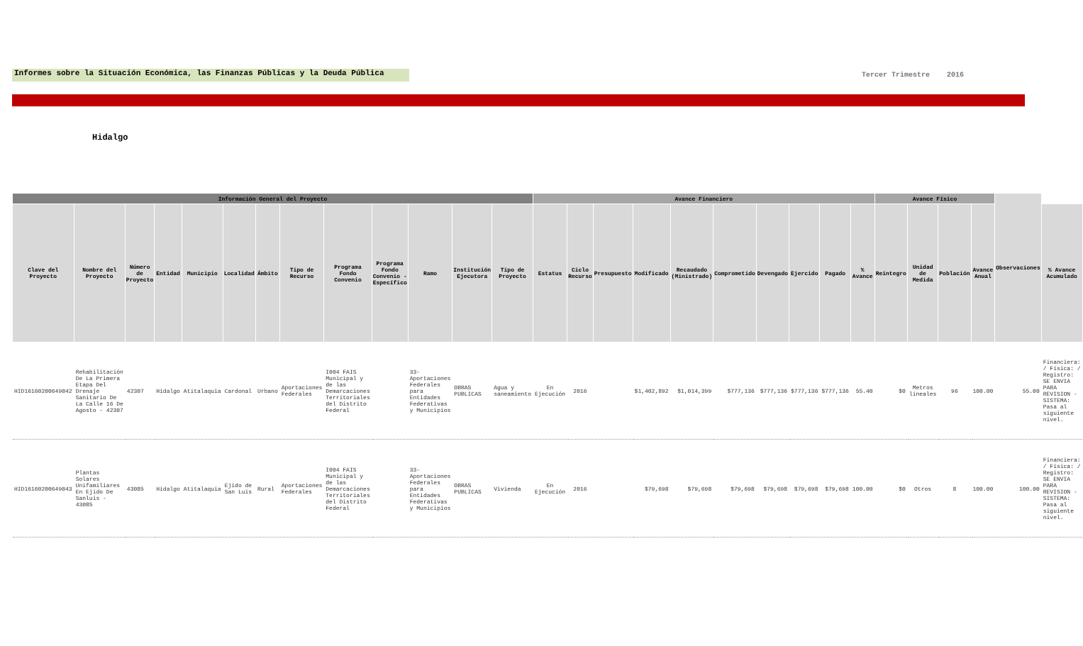Informes sobre la Situación Económica, las Finanzas Públicas y la Deuda Pública Tercer Trimestre 2016
Hidalgo
| Información General del Proyecto | | | | | | | | | | | | | Avance Financiero | | | | | | | | | | Avance Físico | | | | Observaciones | |
| --- | --- | --- | --- | --- | --- | --- | --- | --- | --- | --- | --- | --- | --- | --- | --- | --- | --- | --- | --- | --- | --- | --- | --- | --- | --- | --- | --- | --- |
| Clave del Proyecto | Nombre del Proyecto | Número de Proyecto | Entidad | Municipio | Localidad | Ámbito | Tipo de Recurso | Programa Fondo Convenio | Programa Fondo Convenio - Específico | Ramo | Institución Ejecutora | Tipo de Proyecto | Estatus | Ciclo Recurso | Presupuesto | Modificado | Recaudado (Ministrado) | Comprometido | Devengado | Ejercido | Pagado | % Avance | Reintegro | Unidad de Medida | Población | Avance Anual | | % Avance Acumulado |
| HID16160200649042 | Rehabilitación De La Primera Etapa Del Drenaje Sanitario De La Calle 16 De Agosto - 42307 | 42307 | Hidalgo | Atitalaquia | Cardonal | Urbano | Aportaciones Federales | I004 FAIS Municipal y de las Demarcaciones Territoriales del Distrito Federal | | 33-Aportaciones Federales para Entidades Federativas y Municipios | OBRAS PUBLICAS | Agua y saneamiento | En Ejecución | 2016 | | $1,402,892 | $1,014,399 | $777,136 | $777,136 | $777,136 | $777,136 | 55.40 | $0 | Metros lineales | 96 | 100.00 | 55.00 | Financiera: / Física: / Registro: SE ENVIA PARA REVISION - SISTEMA: Pasa al siguiente nivel. |
| HID16160200649043 | Plantas Solares Unifamiliares En Ejido De Sanluis - 43085 | 43085 | Hidalgo | Atitalaquia | Ejido de San Luis | Rural | Aportaciones Federales | I004 FAIS Municipal y de las Demarcaciones Territoriales del Distrito Federal | | 33-Aportaciones Federales para Entidades Federativas y Municipios | OBRAS PUBLICAS | Vivienda | En Ejecución | 2016 | | $79,698 | $79,698 | $79,698 | $79,698 | $79,698 | $79,698 | 100.00 | $0 | Otros | 8 | 100.00 | 100.00 | Financiera: / Física: / Registro: SE ENVIA PARA REVISION - SISTEMA: Pasa al siguiente nivel. |